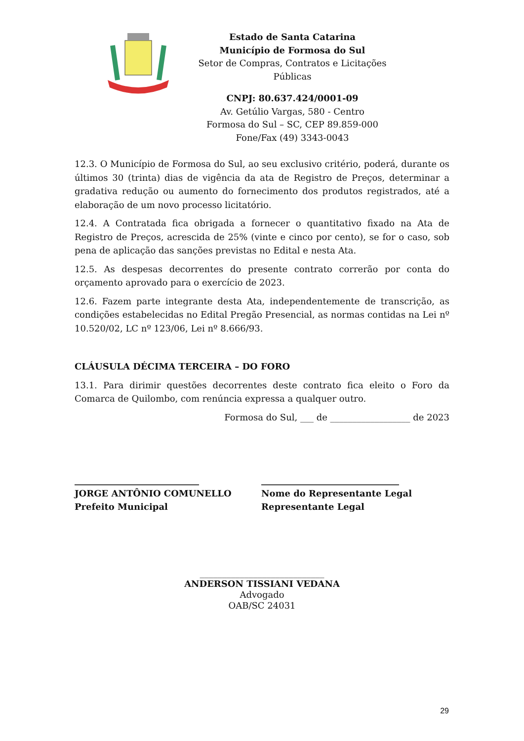Estado de Santa Catarina
Município de Formosa do Sul
Setor de Compras, Contratos e Licitações Públicas
CNPJ: 80.637.424/0001-09
Av. Getúlio Vargas, 580 - Centro
Formosa do Sul – SC, CEP 89.859-000
Fone/Fax (49) 3343-0043
12.3. O Município de Formosa do Sul, ao seu exclusivo critério, poderá, durante os últimos 30 (trinta) dias de vigência da ata de Registro de Preços, determinar a gradativa redução ou aumento do fornecimento dos produtos registrados, até a elaboração de um novo processo licitatório.
12.4. A Contratada fica obrigada a fornecer o quantitativo fixado na Ata de Registro de Preços, acrescida de 25% (vinte e cinco por cento), se for o caso, sob pena de aplicação das sanções previstas no Edital e nesta Ata.
12.5. As despesas decorrentes do presente contrato correrão por conta do orçamento aprovado para o exercício de 2023.
12.6. Fazem parte integrante desta Ata, independentemente de transcrição, as condições estabelecidas no Edital Pregão Presencial, as normas contidas na Lei nº 10.520/02, LC nº 123/06, Lei nº 8.666/93.
CLÁUSULA DÉCIMA TERCEIRA – DO FORO
13.1. Para dirimir questões decorrentes deste contrato fica eleito o Foro da Comarca de Quilombo, com renúncia expressa a qualquer outro.
Formosa do Sul, ___ de __________________ de 2023
____________________________
JORGE ANTÔNIO COMUNELLO
Prefeito Municipal
_______________________________
Nome do Representante Legal
Representante Legal
____________________________
ANDERSON TISSIANI VEDANA
Advogado
OAB/SC 24031
29